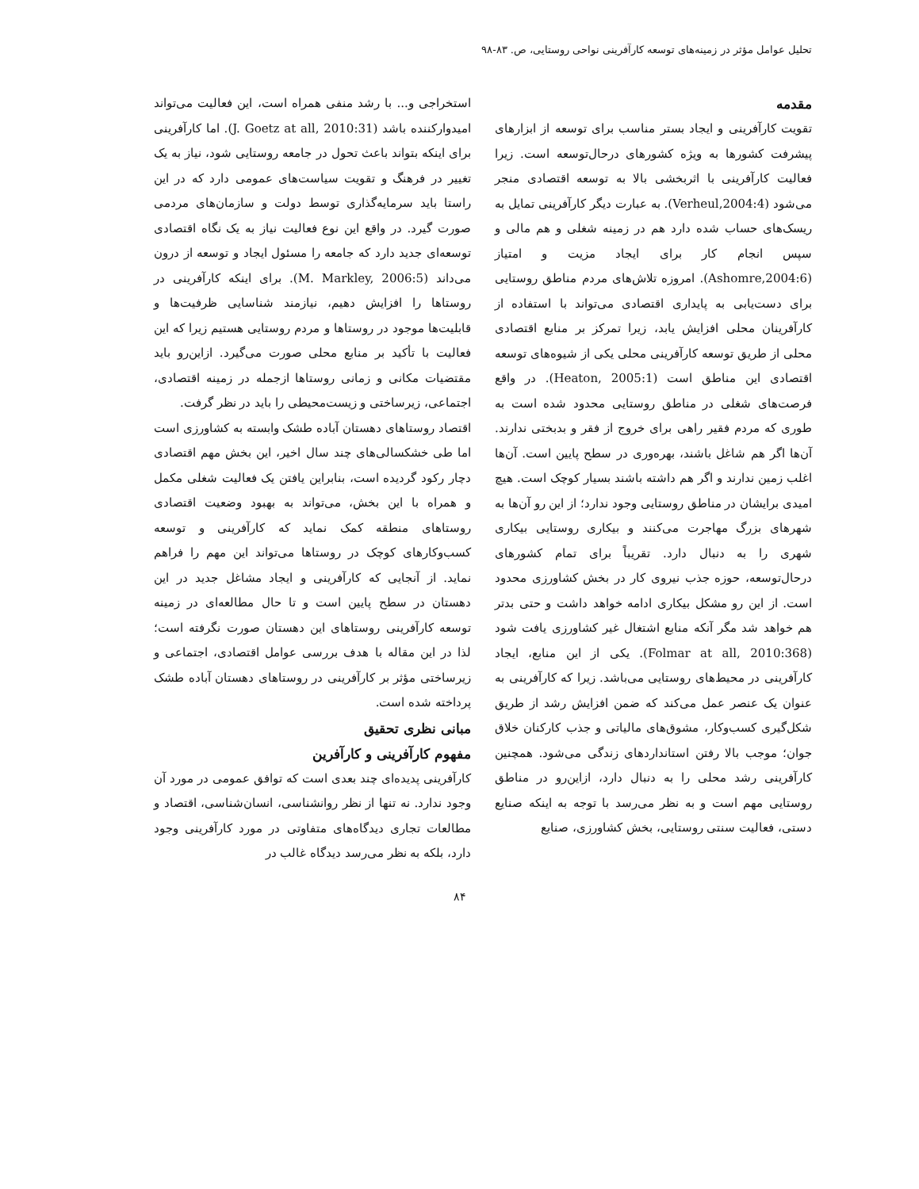تحلیل عوامل مؤثر در زمینه‌های توسعه کارآفرینی نواحی روستایی، ص. ۸۳-۹۸
مقدمه
تقویت کارآفرینی و ایجاد بستر مناسب برای توسعه از ابزارهای پیشرفت کشورها به ویژه کشورهای درحال‌توسعه است. زیرا فعالیت کارآفرینی با اثربخشی بالا به توسعه اقتصادی منجر می‌شود (Verheul,2004:4). به عبارت دیگر کارآفرینی تمایل به ریسک‌های حساب شده دارد هم در زمینه شغلی و هم مالی و سپس انجام کار برای ایجاد مزیت و امتیاز (Ashomre,2004:6). امروزه تلاش‌های مردم مناطق روستایی برای دست‌یابی به پایداری اقتصادی می‌تواند با استفاده از کارآفرینان محلی افزایش یابد، زیرا تمرکز بر منابع اقتصادی محلی از طریق توسعه کارآفرینی محلی یکی از شیوه‌های توسعه اقتصادی این مناطق است (Heaton, 2005:1). در واقع فرصت‌های شغلی در مناطق روستایی محدود شده است به طوری که مردم فقیر راهی برای خروج از فقر و بدبختی ندارند. آن‌ها اگر هم شاغل باشند، بهره‌وری در سطح پایین است. آن‌ها اغلب زمین ندارند و اگر هم داشته باشند بسیار کوچک است. هیچ امیدی برایشان در مناطق روستایی وجود ندارد؛ از این رو آن‌ها به شهرهای بزرگ مهاجرت می‌کنند و بیکاری روستایی بیکاری شهری را به دنبال دارد. تقریباً برای تمام کشورهای درحال‌توسعه، حوزه جذب نیروی کار در بخش کشاورزی محدود است. از این رو مشکل بیکاری ادامه خواهد داشت و حتی بدتر هم خواهد شد مگر آنکه منابع اشتغال غیر کشاورزی یافت شود (Folmar at all, 2010:368). یکی از این منابع، ایجاد کارآفرینی در محیط‌های روستایی می‌باشد. زیرا که کارآفرینی به عنوان یک عنصر عمل می‌کند که ضمن افزایش رشد از طریق شکل‌گیری کسب‌وکار، مشوق‌های مالیاتی و جذب کارکنان خلاق جوان؛ موجب بالا رفتن استانداردهای زندگی می‌شود. همچنین کارآفرینی رشد محلی را به دنبال دارد، ازاین‌رو در مناطق روستایی مهم است و به نظر می‌رسد با توجه به اینکه صنایع دستی، فعالیت سنتی روستایی، بخش کشاورزی، صنایع
استخراجی و... با رشد منفی همراه است، این فعالیت می‌تواند امیدوارکننده باشد (J. Goetz at all, 2010:31). اما کارآفرینی برای اینکه بتواند باعث تحول در جامعه روستایی شود، نیاز به یک تغییر در فرهنگ و تقویت سیاست‌های عمومی دارد که در این راستا باید سرمایه‌گذاری توسط دولت و سازمان‌های مردمی صورت گیرد. در واقع این نوع فعالیت نیاز به یک نگاه اقتصادی توسعه‌ای جدید دارد که جامعه را مسئول ایجاد و توسعه از درون می‌داند (M. Markley, 2006:5). برای اینکه کارآفرینی در روستاها را افزایش دهیم، نیازمند شناسایی ظرفیت‌ها و قابلیت‌ها موجود در روستاها و مردم روستایی هستیم زیرا که این فعالیت با تأکید بر منابع محلی صورت می‌گیرد. ازاین‌رو باید مقتضیات مکانی و زمانی روستاها ازجمله در زمینه اقتصادی، اجتماعی، زیرساختی و زیست‌محیطی را باید در نظر گرفت.
اقتصاد روستاهای دهستان آباده طشک وابسته به کشاورزی است اما طی خشکسالی‌های چند سال اخیر، این بخش مهم اقتصادی دچار رکود گردیده است، بنابراین یافتن یک فعالیت شغلی مکمل و همراه با این بخش، می‌تواند به بهبود وضعیت اقتصادی روستاهای منطقه کمک نماید که کارآفرینی و توسعه کسب‌وکارهای کوچک در روستاها می‌تواند این مهم را فراهم نماید. از آنجایی که کارآفرینی و ایجاد مشاغل جدید در این دهستان در سطح پایین است و تا حال مطالعه‌ای در زمینه توسعه کارآفرینی روستاهای این دهستان صورت نگرفته است؛ لذا در این مقاله با هدف بررسی عوامل اقتصادی، اجتماعی و زیرساختی مؤثر بر کارآفرینی در روستاهای دهستان آباده طشک پرداخته شده است.
مبانی نظری تحقیق
مفهوم کارآفرینی و کارآفرین
کارآفرینی پدیده‌ای چند بعدی است که توافق عمومی در مورد آن وجود ندارد. نه تنها از نظر روانشناسی، انسان‌شناسی، اقتصاد و مطالعات تجاری دیدگاه‌های متفاوتی در مورد کارآفرینی وجود دارد، بلکه به نظر می‌رسد دیدگاه غالب در
۸۴